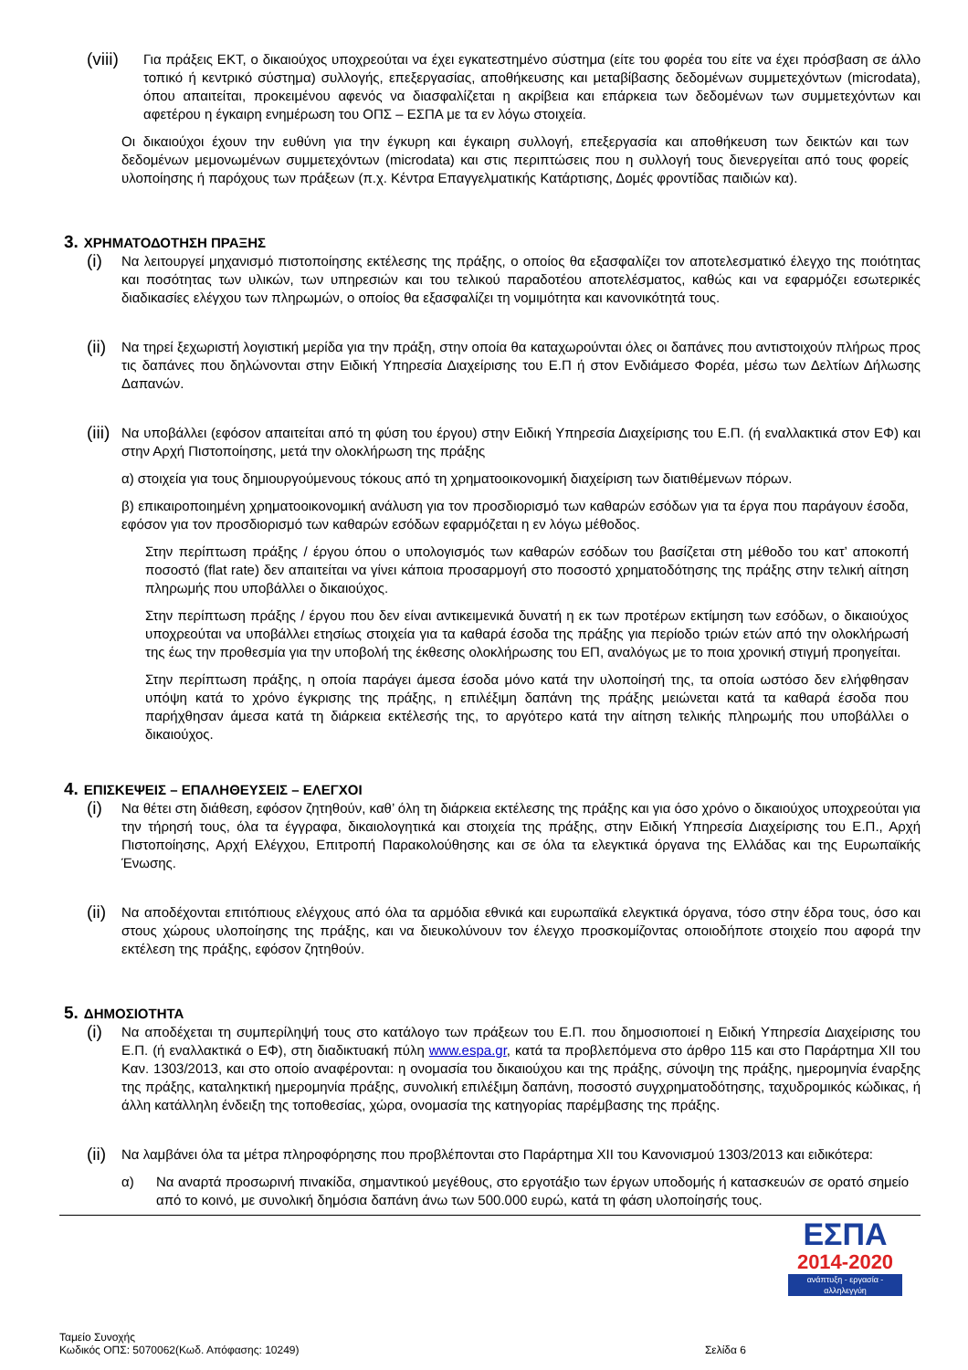(viii)
Για πράξεις ΕΚΤ, ο δικαιούχος υποχρεούται να έχει εγκατεστημένο σύστημα (είτε του φορέα του είτε να έχει πρόσβαση σε άλλο τοπικό ή κεντρικό σύστημα) συλλογής, επεξεργασίας, αποθήκευσης και μεταβίβασης δεδομένων συμμετεχόντων (microdata), όπου απαιτείται, προκειμένου αφενός να διασφαλίζεται η ακρίβεια και επάρκεια των δεδομένων των συμμετεχόντων και αφετέρου η έγκαιρη ενημέρωση του ΟΠΣ – ΕΣΠΑ με τα εν λόγω στοιχεία.
Οι δικαιούχοι έχουν την ευθύνη για την έγκυρη και έγκαιρη συλλογή, επεξεργασία και αποθήκευση των δεικτών και των δεδομένων μεμονωμένων συμμετεχόντων (microdata) και στις περιπτώσεις που η συλλογή τους διενεργείται από τους φορείς υλοποίησης ή παρόχους των πράξεων (π.χ. Κέντρα Επαγγελματικής Κατάρτισης, Δομές φροντίδας παιδιών κα).
3. ΧΡΗΜΑΤΟΔΟΤΗΣΗ ΠΡΑΞΗΣ
(i)
Να λειτουργεί μηχανισμό πιστοποίησης εκτέλεσης της πράξης, ο οποίος θα εξασφαλίζει τον αποτελεσματικό έλεγχο της ποιότητας και ποσότητας των υλικών, των υπηρεσιών και του τελικού παραδοτέου αποτελέσματος, καθώς και να εφαρμόζει εσωτερικές διαδικασίες ελέγχου των πληρωμών, ο οποίος θα εξασφαλίζει τη νομιμότητα και κανονικότητά τους.
(ii)
Να τηρεί ξεχωριστή λογιστική μερίδα για την πράξη, στην οποία θα καταχωρούνται όλες οι δαπάνες που αντιστοιχούν πλήρως προς τις δαπάνες που δηλώνονται στην Ειδική Υπηρεσία Διαχείρισης του Ε.Π ή στον Ενδιάμεσο Φορέα, μέσω των Δελτίων Δήλωσης Δαπανών.
(iii)
Να υποβάλλει (εφόσον απαιτείται από τη φύση του έργου) στην Ειδική Υπηρεσία Διαχείρισης του Ε.Π. (ή εναλλακτικά στον ΕΦ) και στην Αρχή Πιστοποίησης, μετά την ολοκλήρωση της πράξης
α) στοιχεία για τους δημιουργούμενους τόκους από τη χρηματοοικονομική διαχείριση των διατιθέμενων πόρων.
β) επικαιροποιημένη χρηματοοικονομική ανάλυση για τον προσδιορισμό των καθαρών εσόδων για τα έργα που παράγουν έσοδα, εφόσον για τον προσδιορισμό των καθαρών εσόδων εφαρμόζεται η εν λόγω μέθοδος.
Στην περίπτωση πράξης / έργου όπου ο υπολογισμός των καθαρών εσόδων του βασίζεται στη μέθοδο του κατ’ αποκοπή ποσοστό (flat rate) δεν απαιτείται να γίνει κάποια προσαρμογή στο ποσοστό χρηματοδότησης της πράξης στην τελική αίτηση πληρωμής που υποβάλλει ο δικαιούχος.
Στην περίπτωση πράξης / έργου που δεν είναι αντικειμενικά δυνατή η εκ των προτέρων εκτίμηση των εσόδων, ο δικαιούχος υποχρεούται να υποβάλλει ετησίως στοιχεία για τα καθαρά έσοδα της πράξης για περίοδο τριών ετών από την ολοκλήρωσή της έως την προθεσμία για την υποβολή της έκθεσης ολοκλήρωσης του ΕΠ, αναλόγως με το ποια χρονική στιγμή προηγείται.
Στην περίπτωση πράξης, η οποία παράγει άμεσα έσοδα μόνο κατά την υλοποίησή της, τα οποία ωστόσο δεν ελήφθησαν υπόψη κατά το χρόνο έγκρισης της πράξης, η επιλέξιμη δαπάνη της πράξης μειώνεται κατά τα καθαρά έσοδα που παρήχθησαν άμεσα κατά τη διάρκεια εκτέλεσής της, το αργότερο κατά την αίτηση τελικής πληρωμής που υποβάλλει ο δικαιούχος.
4. ΕΠΙΣΚΕΨΕΙΣ – ΕΠΑΛΗΘΕΥΣΕΙΣ – ΕΛΕΓΧΟΙ
(i)
Να θέτει στη διάθεση, εφόσον ζητηθούν, καθ’ όλη τη διάρκεια εκτέλεσης της πράξης και για όσο χρόνο ο δικαιούχος υποχρεούται για την τήρησή τους, όλα τα έγγραφα, δικαιολογητικά και στοιχεία της πράξης, στην Ειδική Υπηρεσία Διαχείρισης του Ε.Π., Αρχή Πιστοποίησης, Αρχή Ελέγχου, Επιτροπή Παρακολούθησης και σε όλα τα ελεγκτικά όργανα της Ελλάδας και της Ευρωπαϊκής Ένωσης.
(ii)
Να αποδέχονται επιτόπιους ελέγχους από όλα τα αρμόδια εθνικά και ευρωπαϊκά ελεγκτικά όργανα, τόσο στην έδρα τους, όσο και στους χώρους υλοποίησης της πράξης, και να διευκολύνουν τον έλεγχο προσκομίζοντας οποιοδήποτε στοιχείο που αφορά την εκτέλεση της πράξης, εφόσον ζητηθούν.
5. ΔΗΜΟΣΙΟΤΗΤΑ
(i)
Να αποδέχεται τη συμπερίληψή τους στο κατάλογο των πράξεων του Ε.Π. που δημοσιοποιεί η Ειδική Υπηρεσία Διαχείρισης του Ε.Π. (ή εναλλακτικά ο ΕΦ), στη διαδικτυακή πύλη www.espa.gr, κατά τα προβλεπόμενα στο άρθρο 115 και στο Παράρτημα XII του Καν. 1303/2013, και στο οποίο αναφέρονται: η ονομασία του δικαιούχου και της πράξης, σύνοψη της πράξης, ημερομηνία έναρξης της πράξης, καταληκτική ημερομηνία πράξης, συνολική επιλέξιμη δαπάνη, ποσοστό συγχρηματοδότησης, ταχυδρομικός κώδικας, ή άλλη κατάλληλη ένδειξη της τοποθεσίας, χώρα, ονομασία της κατηγορίας παρέμβασης της πράξης.
(ii)
Να λαμβάνει όλα τα μέτρα πληροφόρησης που προβλέπονται στο Παράρτημα XII του Κανονισμού 1303/2013 και ειδικότερα:
α) Να αναρτά προσωρινή πινακίδα, σημαντικού μεγέθους, στο εργοτάξιο των έργων υποδομής ή κατασκευών σε ορατό σημείο από το κοινό, με συνολική δημόσια δαπάνη άνω των 500.000 ευρώ, κατά τη φάση υλοποίησής τους.
ΕΣΠΑ
2014-2020
ανάπτυξη - εργασία - αλληλεγγύη
Ταμείο Συνοχής
Κωδικός ΟΠΣ: 5070062(Κωδ. Απόφασης: 10249)
Σελίδα 6